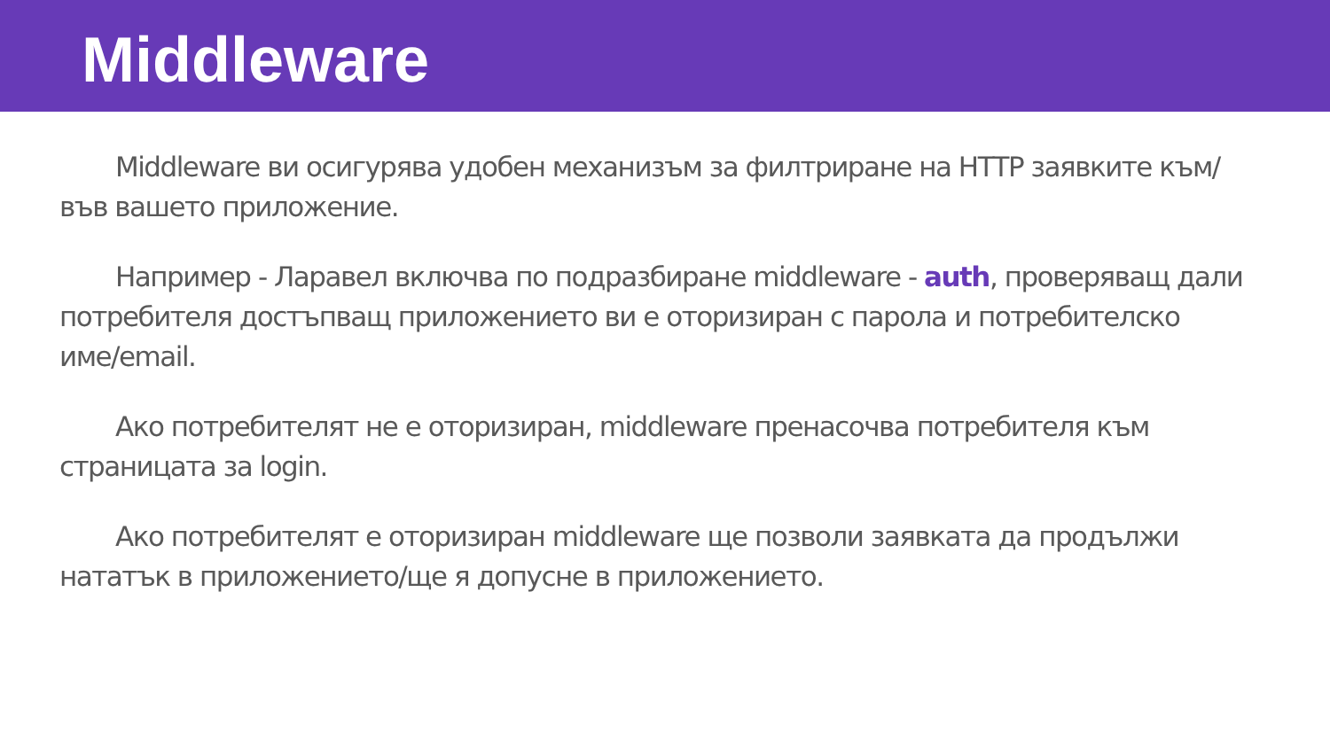Middleware
Middleware ви осигурява удобен механизъм за филтриране на HTTP заявките към/във вашето приложение.
Например - Ларавел включва по подразбиране middleware - auth, проверяващ дали потребителя достъпващ приложението ви е оторизиран с парола и потребителско име/email.
Ако потребителят не е оторизиран, middleware пренасочва потребителя към страницата за login.
Ако потребителят е оторизиран middleware ще позволи заявката да продължи нататък в приложението/ще я допусне в приложението.